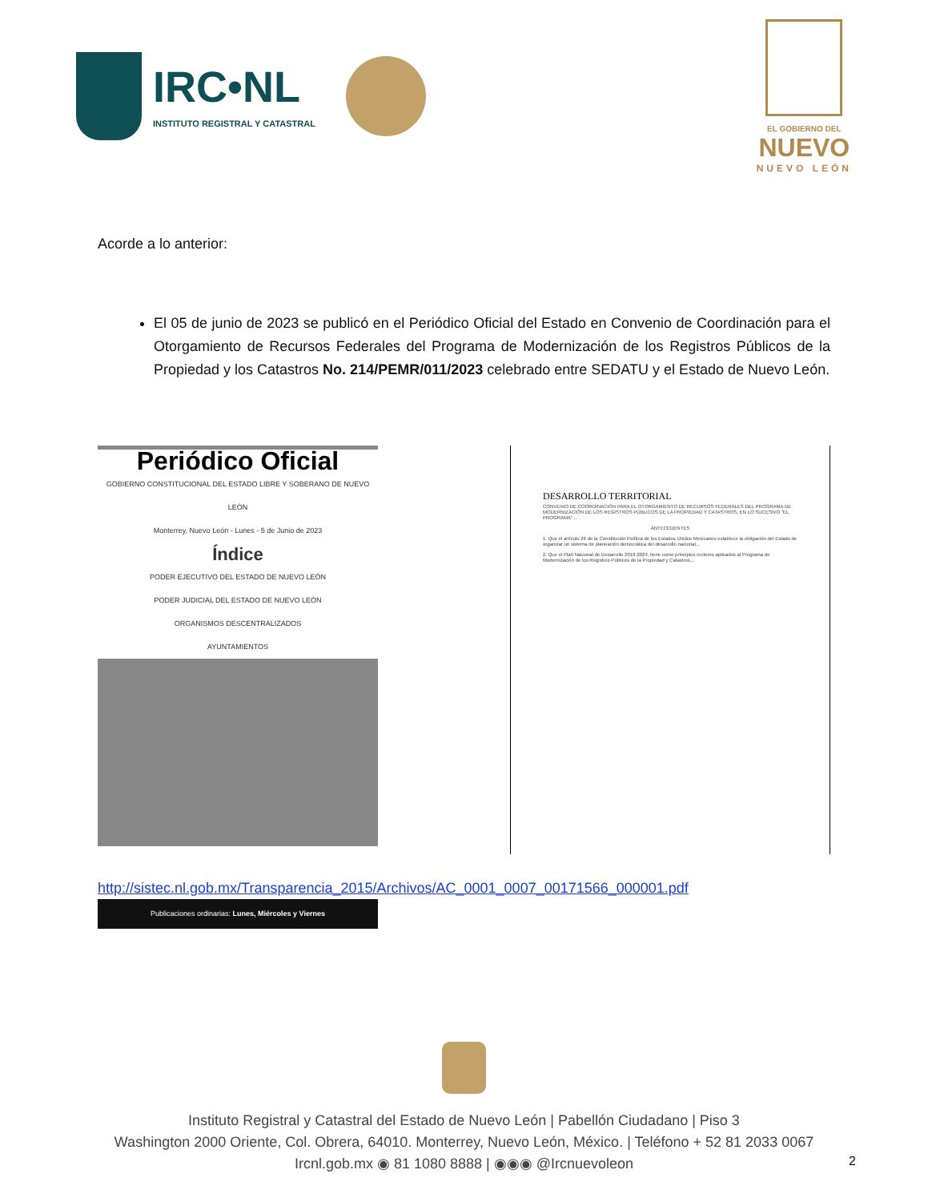IRC•NL
INSTITUTO REGISTRAL Y CATASTRAL
EL GOBIERNO DEL
NUEVO
NUEVO LEÓN
Acorde a lo anterior:
El 05 de junio de 2023 se publicó en el Periódico Oficial del Estado en Convenio de Coordinación para el Otorgamiento de Recursos Federales del Programa de Modernización de los Registros Públicos de la Propiedad y los Catastros No. 214/PEMR/011/2023 celebrado entre SEDATU y el Estado de Nuevo León.
Periódico Oficial
GOBIERNO CONSTITUCIONAL DEL ESTADO LIBRE Y SOBERANO DE NUEVO LEÓN
Monterrey, Nuevo León - Lunes - 5 de Junio de 2023
Índice
PODER EJECUTIVO DEL ESTADO DE NUEVO LEÓN
PODER JUDICIAL DEL ESTADO DE NUEVO LEÓN
ORGANISMOS DESCENTRALIZADOS
AYUNTAMIENTOS
Publicaciones ordinarias: Lunes, Miércoles y Viernes
DESARROLLO TERRITORIAL
CONVENIO DE COORDINACIÓN PARA EL OTORGAMIENTO DE RECURSOS FEDERALES DEL PROGRAMA DE MODERNIZACIÓN DE LOS REGISTROS PÚBLICOS DE LA PROPIEDAD Y CATASTROS, EN LO SUCESIVO "EL PROGRAMA"...
ANTECEDENTES
1. Que el artículo 26 de la Constitución Política de los Estados Unidos Mexicanos establece la obligación del Estado de organizar un sistema de planeación democrática del desarrollo nacional...
2. Que el Plan Nacional de Desarrollo 2019-2024, tiene como principios rectores aplicados al Programa de Modernización de los Registros Públicos de la Propiedad y Catastros...
http://sistec.nl.gob.mx/Transparencia_2015/Archivos/AC_0001_0007_00171566_000001.pdf
Instituto Registral y Catastral del Estado de Nuevo León | Pabellón Ciudadano | Piso 3
Washington 2000 Oriente, Col. Obrera, 64010. Monterrey, Nuevo León, México. | Teléfono + 52 81 2033 0067
Ircnl.gob.mx ◉ 81 1080 8888 | ◉◉◉ @Ircnuevoleon
2